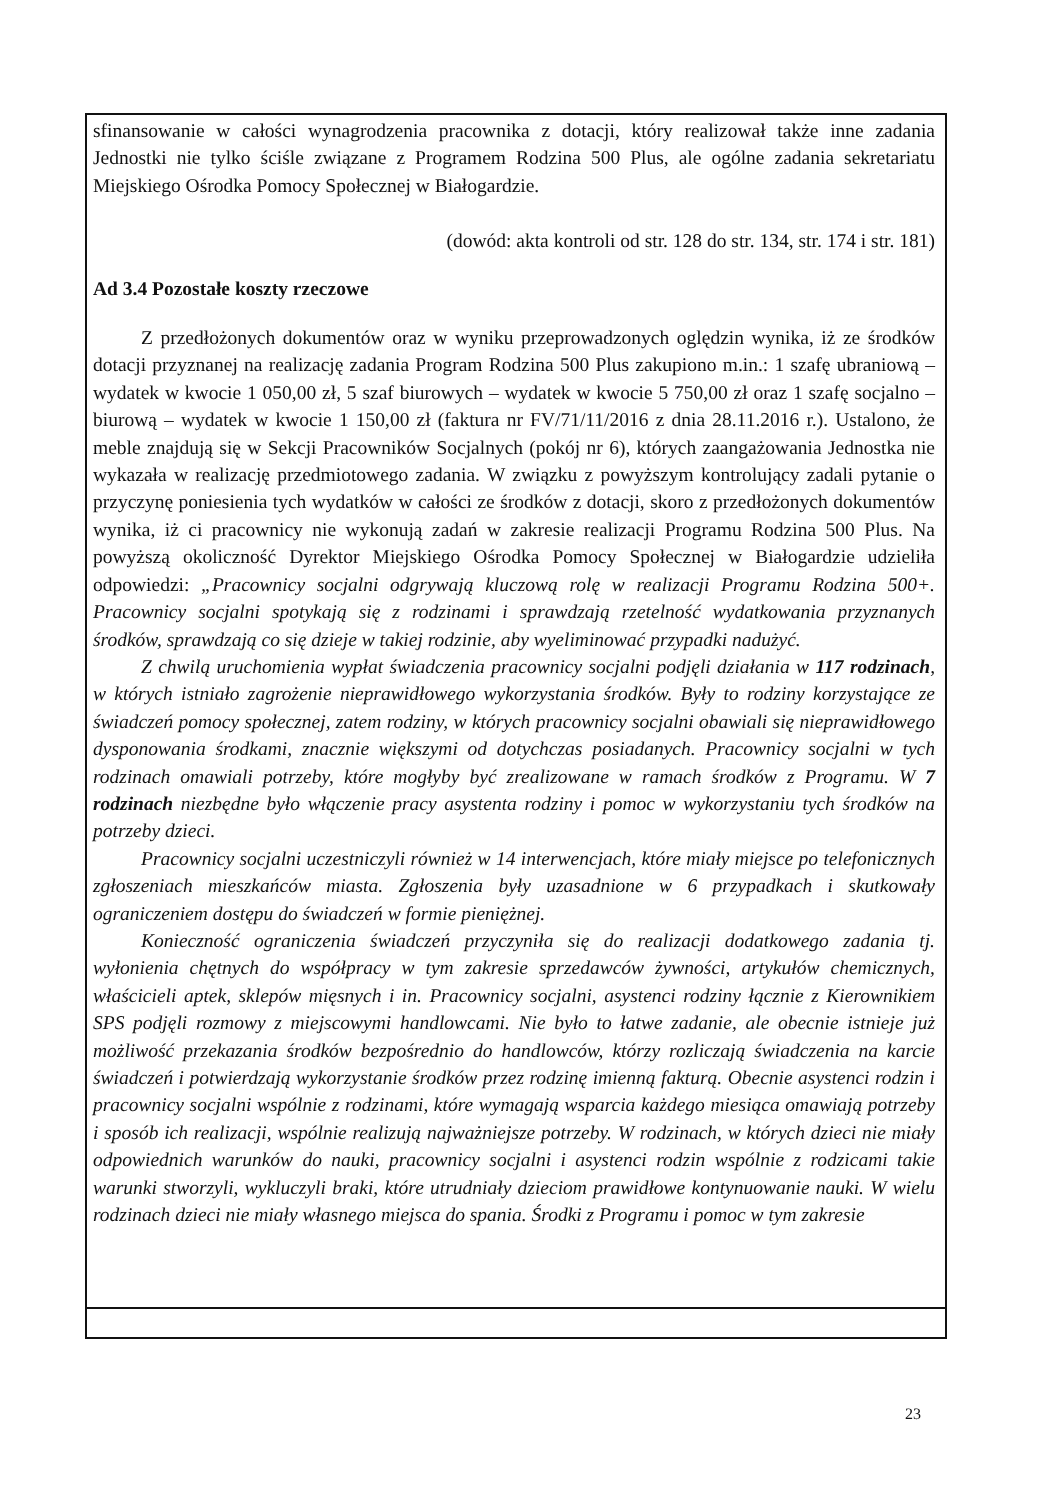sfinansowanie w całości wynagrodzenia pracownika z dotacji, który realizował także inne zadania Jednostki nie tylko ściśle związane z Programem Rodzina 500 Plus, ale ogólne zadania sekretariatu Miejskiego Ośrodka Pomocy Społecznej w Białogardzie.
(dowód: akta kontroli od str. 128 do str. 134, str. 174 i str. 181)
Ad 3.4 Pozostałe koszty rzeczowe
Z przedłożonych dokumentów oraz w wyniku przeprowadzonych oględzin wynika, iż ze środków dotacji przyznanej na realizację zadania Program Rodzina 500 Plus zakupiono m.in.: 1 szafę ubraniową – wydatek w kwocie 1 050,00 zł, 5 szaf biurowych – wydatek w kwocie 5 750,00 zł oraz 1 szafę socjalno – biurową – wydatek w kwocie 1 150,00 zł (faktura nr FV/71/11/2016 z dnia 28.11.2016 r.). Ustalono, że meble znajdują się w Sekcji Pracowników Socjalnych (pokój nr 6), których zaangażowania Jednostka nie wykazała w realizację przedmiotowego zadania. W związku z powyższym kontrolujący zadali pytanie o przyczynę poniesienia tych wydatków w całości ze środków z dotacji, skoro z przedłożonych dokumentów wynika, iż ci pracownicy nie wykonują zadań w zakresie realizacji Programu Rodzina 500 Plus. Na powyższą okoliczność Dyrektor Miejskiego Ośrodka Pomocy Społecznej w Białogardzie udzieliła odpowiedzi: „Pracownicy socjalni odgrywają kluczową rolę w realizacji Programu Rodzina 500+. Pracownicy socjalni spotykają się z rodzinami i sprawdzają rzetelność wydatkowania przyznanych środków, sprawdzają co się dzieje w takiej rodzinie, aby wyeliminować przypadki nadużyć.
Z chwilą uruchomienia wypłat świadczenia pracownicy socjalni podjęli działania w 117 rodzinach, w których istniało zagrożenie nieprawidłowego wykorzystania środków. Były to rodziny korzystające ze świadczeń pomocy społecznej, zatem rodziny, w których pracownicy socjalni obawiali się nieprawidłowego dysponowania środkami, znacznie większymi od dotychczas posiadanych. Pracownicy socjalni w tych rodzinach omawiali potrzeby, które mogłyby być zrealizowane w ramach środków z Programu. W 7 rodzinach niezbędne było włączenie pracy asystenta rodziny i pomoc w wykorzystaniu tych środków na potrzeby dzieci.
Pracownicy socjalni uczestniczyli również w 14 interwencjach, które miały miejsce po telefonicznych zgłoszeniach mieszkańców miasta. Zgłoszenia były uzasadnione w 6 przypadkach i skutkowały ograniczeniem dostępu do świadczeń w formie pieniężnej.
Konieczność ograniczenia świadczeń przyczyniła się do realizacji dodatkowego zadania tj. wyłonienia chętnych do współpracy w tym zakresie sprzedawców żywności, artykułów chemicznych, właścicieli aptek, sklepów mięsnych i in. Pracownicy socjalni, asystenci rodziny łącznie z Kierownikiem SPS podjęli rozmowy z miejscowymi handlowcami. Nie było to łatwe zadanie, ale obecnie istnieje już możliwość przekazania środków bezpośrednio do handlowców, którzy rozliczają świadczenia na karcie świadczeń i potwierdzają wykorzystanie środków przez rodzinę imienną fakturą. Obecnie asystenci rodzin i pracownicy socjalni wspólnie z rodzinami, które wymagają wsparcia każdego miesiąca omawiają potrzeby i sposób ich realizacji, wspólnie realizują najważniejsze potrzeby. W rodzinach, w których dzieci nie miały odpowiednich warunków do nauki, pracownicy socjalni i asystenci rodzin wspólnie z rodzicami takie warunki stworzyli, wykluczyli braki, które utrudniały dzieciom prawidłowe kontynuowanie nauki. W wielu rodzinach dzieci nie miały własnego miejsca do spania. Środki z Programu i pomoc w tym zakresie
23